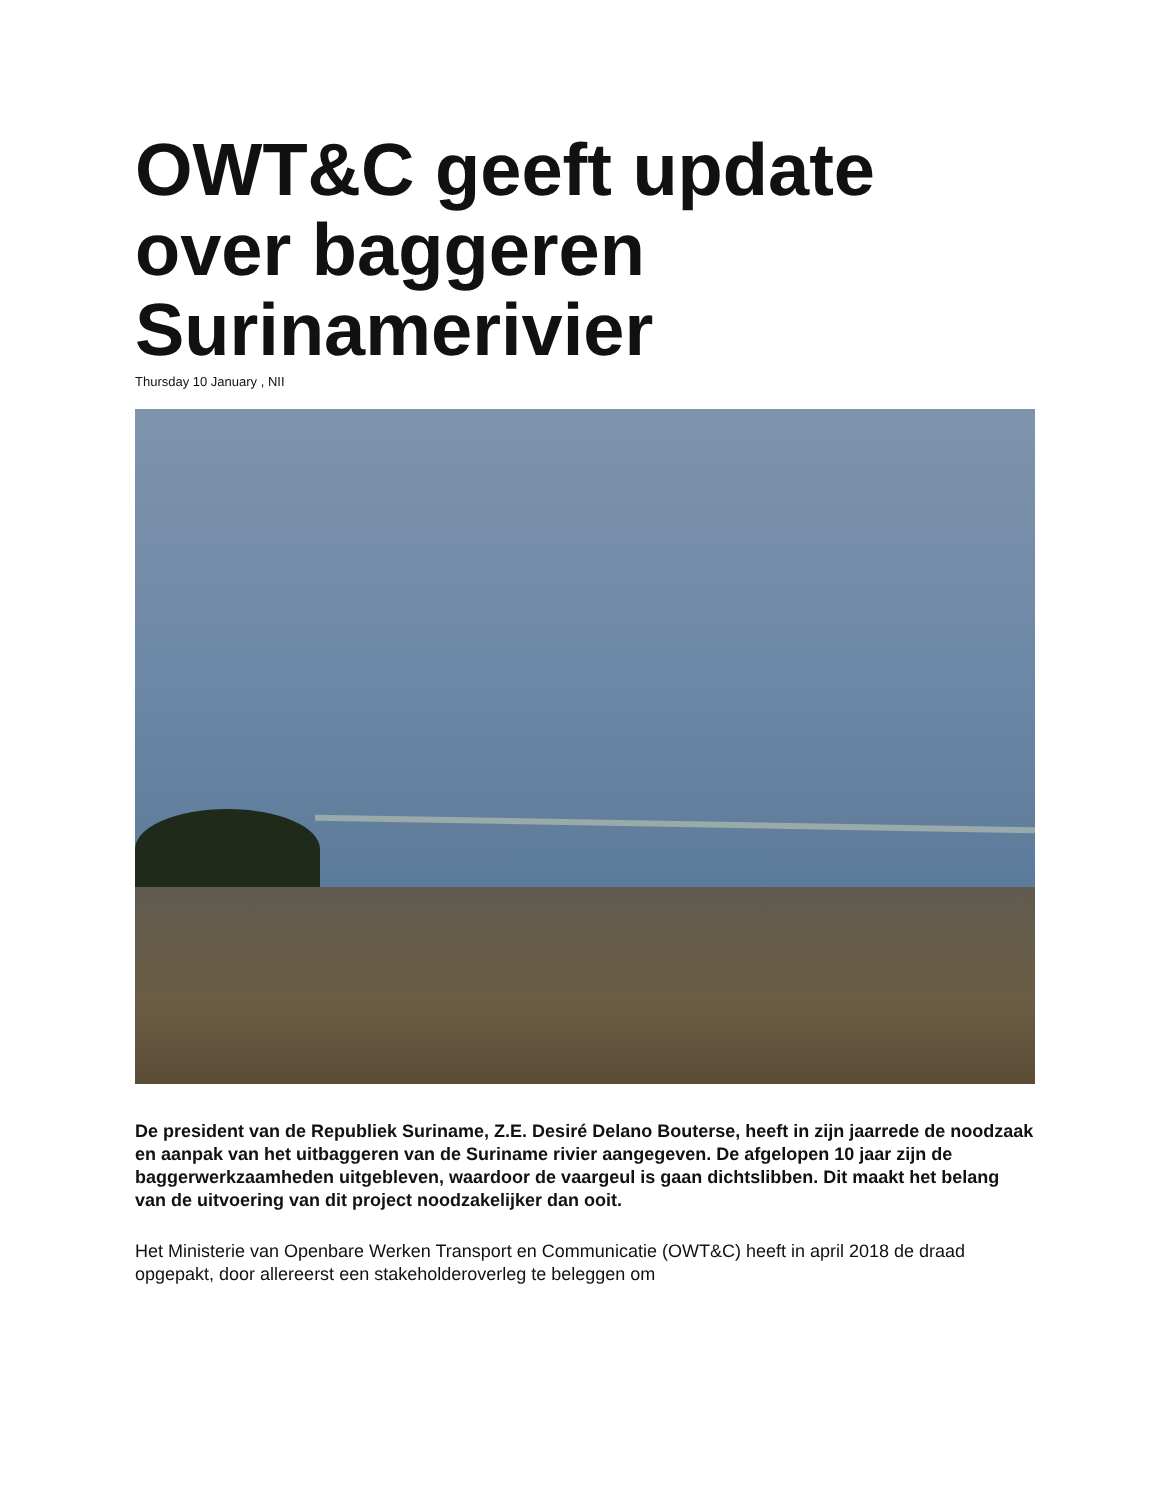OWT&C geeft update over baggeren Surinamerivier
Thursday 10 January , NII
De president van de Republiek Suriname, Z.E. Desiré Delano Bouterse, heeft in zijn jaarrede de noodzaak en aanpak van het uitbaggeren van de Suriname rivier aangegeven. De afgelopen 10 jaar zijn de baggerwerkzaamheden uitgebleven, waardoor de vaargeul is gaan dichtslibben. Dit maakt het belang van de uitvoering van dit project noodzakelijker dan ooit.
Het Ministerie van Openbare Werken Transport en Communicatie (OWT&C) heeft in april 2018 de draad opgepakt, door allereerst een stakeholderoverleg te beleggen om